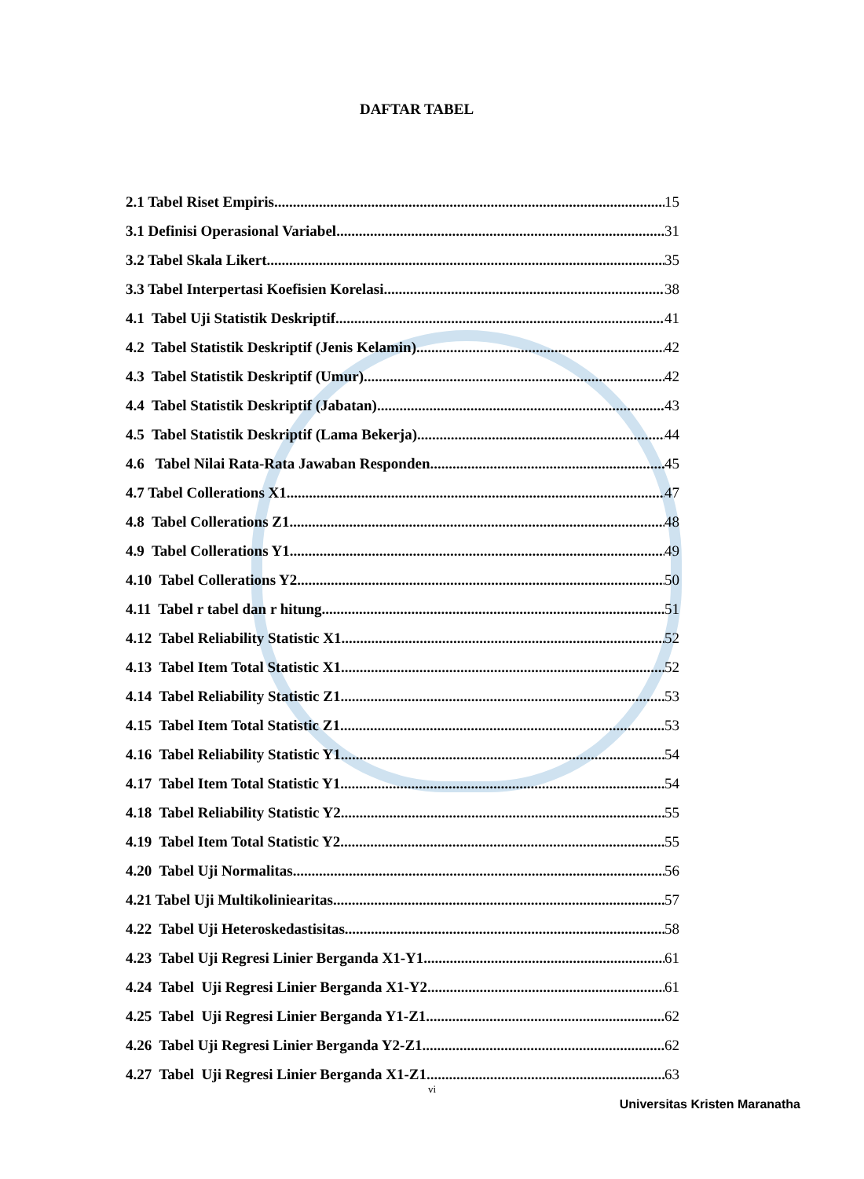DAFTAR TABEL
2.1 Tabel Riset Empiris 15
3.1 Definisi Operasional Variabel 31
3.2 Tabel Skala Likert 35
3.3 Tabel Interpertasi Koefisien Korelasi 38
4.1 Tabel Uji Statistik Deskriptif 41
4.2 Tabel Statistik Deskriptif (Jenis Kelamin) 42
4.3 Tabel Statistik Deskriptif (Umur) 42
4.4 Tabel Statistik Deskriptif (Jabatan) 43
4.5 Tabel Statistik Deskriptif (Lama Bekerja) 44
4.6 Tabel Nilai Rata-Rata Jawaban Responden 45
4.7 Tabel Collerations X1 47
4.8 Tabel Collerations Z1 48
4.9 Tabel Collerations Y1 49
4.10 Tabel Collerations Y2 50
4.11 Tabel r tabel dan r hitung 51
4.12 Tabel Reliability Statistic X1 52
4.13 Tabel Item Total Statistic X1 52
4.14 Tabel Reliability Statistic Z1 53
4.15 Tabel Item Total Statistic Z1 53
4.16 Tabel Reliability Statistic Y1 54
4.17 Tabel Item Total Statistic Y1 54
4.18 Tabel Reliability Statistic Y2 55
4.19 Tabel Item Total Statistic Y2 55
4.20 Tabel Uji Normalitas 56
4.21 Tabel Uji Multikoliniearitas 57
4.22 Tabel Uji Heteroskedastisitas 58
4.23 Tabel Uji Regresi Linier Berganda X1-Y1 61
4.24 Tabel Uji Regresi Linier Berganda X1-Y2 61
4.25 Tabel Uji Regresi Linier Berganda Y1-Z1 62
4.26 Tabel Uji Regresi Linier Berganda Y2-Z1 62
4.27 Tabel Uji Regresi Linier Berganda X1-Z1 63
vi
Universitas Kristen Maranatha